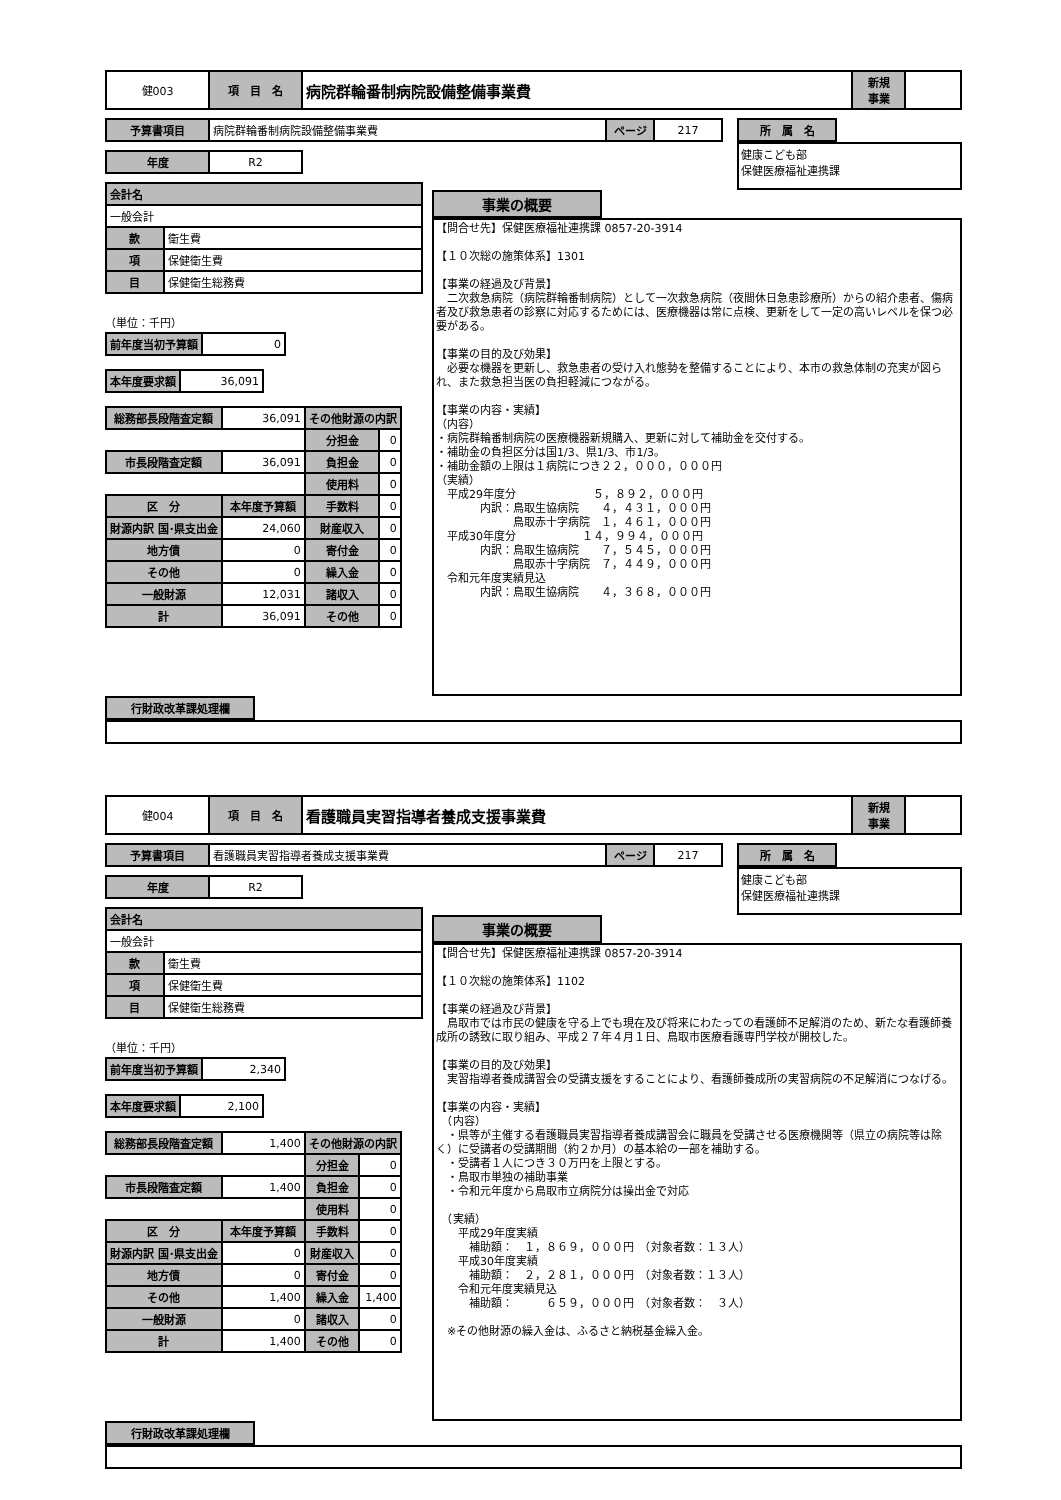| 健003 | 項 目 名 | 病院群輪番制病院設備整備事業費 | 新規 事業 | |
| 予算書項目 | 病院群輪番制病院設備整備事業費 | ページ | 217 |
| 年度 | R2 |
| 会計名 | |
| 一般会計 | |
| 款 | 衛生費 |
| 項 | 保健衛生費 |
| 目 | 保健衛生総務費 |
（単位：千円）
| 前年度当初予算額 | 0 |
| 本年度要求額 | 36,091 |
| 総務部長段階査定額 | 36,091 | その他財源の内訳 | |
| | | 分担金 | 0 |
| 市長段階査定額 | 36,091 | 負担金 | 0 |
| | | 使用料 | 0 |
| 区 分 | 本年度予算額 | 手数料 | 0 |
| 財源内訳 国･県支出金 | 24,060 | 財産収入 | 0 |
| 地方債 | 0 | 寄付金 | 0 |
| その他 | 0 | 繰入金 | 0 |
| 一般財源 | 12,031 | 諸収入 | 0 |
| 計 | 36,091 | その他 | 0 |
| 所 属 名 |
健康こども部
保健医療福祉連携課
| 事業の概要 |
【問合せ先】保健医療福祉連携課 0857-20-3914 【１０次総の施策体系】1301 【事業の経過及び背景】 　二次救急病院（病院群輪番制病院）として一次救急病院（夜間休日急患診療所）からの紹介患者、傷病者及び救急患者の診察に対応するためには、医療機器は常に点検、更新をして一定の高いレベルを保つ必要がある。 【事業の目的及び効果】 　必要な機器を更新し、救急患者の受け入れ態勢を整備することにより、本市の救急体制の充実が図られ、また救急担当医の負担軽減につながる。 【事業の内容・実績】 （内容） ・病院群輪番制病院の医療機器新規購入、更新に対して補助金を交付する。 ・補助金の負担区分は国1/3、県1/3、市1/3。 ・補助金額の上限は１病院につき２２，０００，０００円 （実績） 　平成29年度分　　　　　　　５，８９２，０００円 　　　　内訳：鳥取生協病院　　４，４３１，０００円 　　　　　　　鳥取赤十字病院　１，４６１，０００円 　平成30年度分　　　　　　１４，９９４，０００円 　　　　内訳：鳥取生協病院　　７，５４５，０００円 　　　　　　　鳥取赤十字病院　７，４４９，０００円 　令和元年度実績見込 　　　　内訳：鳥取生協病院　　４，３６８，０００円
| 行財政改革課処理欄 |
| 健004 | 項 目 名 | 看護職員実習指導者養成支援事業費 | 新規 事業 | |
| 予算書項目 | 看護職員実習指導者養成支援事業費 | ページ | 217 |
| 年度 | R2 |
| 会計名 | |
| 一般会計 | |
| 款 | 衛生費 |
| 項 | 保健衛生費 |
| 目 | 保健衛生総務費 |
（単位：千円）
| 前年度当初予算額 | 2,340 |
| 本年度要求額 | 2,100 |
| 総務部長段階査定額 | 1,400 | その他財源の内訳 | |
| | | 分担金 | 0 |
| 市長段階査定額 | 1,400 | 負担金 | 0 |
| | | 使用料 | 0 |
| 区 分 | 本年度予算額 | 手数料 | 0 |
| 財源内訳 国･県支出金 | 0 | 財産収入 | 0 |
| 地方債 | 0 | 寄付金 | 0 |
| その他 | 1,400 | 繰入金 | 1,400 |
| 一般財源 | 0 | 諸収入 | 0 |
| 計 | 1,400 | その他 | 0 |
| 所 属 名 |
健康こども部
保健医療福祉連携課
| 事業の概要 |
【問合せ先】保健医療福祉連携課 0857-20-3914 【１０次総の施策体系】1102 【事業の経過及び背景】 　鳥取市では市民の健康を守る上でも現在及び将来にわたっての看護師不足解消のため、新たな看護師養成所の誘致に取り組み、平成２７年４月１日、鳥取市医療看護専門学校が開校した。 【事業の目的及び効果】 　実習指導者養成講習会の受講支援をすることにより、看護師養成所の実習病院の不足解消につなげる。 【事業の内容・実績】 　（内容） 　・県等が主催する看護職員実習指導者養成講習会に職員を受講させる医療機関等（県立の病院等は除く）に受講者の受講期間（約２か月）の基本給の一部を補助する。 　・受講者１人につき３０万円を上限とする。 　・鳥取市単独の補助事業 　・令和元年度から鳥取市立病院分は操出金で対応 　（実績） 　　平成29年度実績 　　　補助額：　１，８６９，０００円　（対象者数：１３人） 　　平成30年度実績 　　　補助額：　２，２８１，０００円　（対象者数：１３人） 　　令和元年度実績見込 　　　補助額：　　　６５９，０００円　（対象者数：　３人） 　※その他財源の繰入金は、ふるさと納税基金繰入金。
| 行財政改革課処理欄 |